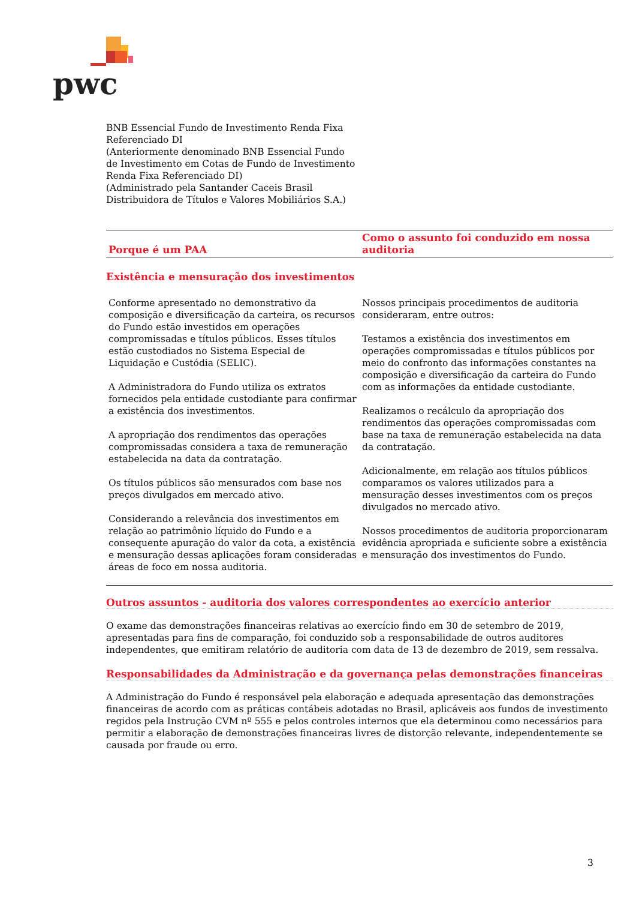pwc
BNB Essencial Fundo de Investimento Renda Fixa
Referenciado DI
(Anteriormente denominado BNB Essencial Fundo
de Investimento em Cotas de Fundo de Investimento
Renda Fixa Referenciado DI)
(Administrado pela Santander Caceis Brasil
Distribuidora de Títulos e Valores Mobiliários S.A.)
| Porque é um PAA | Como o assunto foi conduzido em nossa auditoria |
| --- | --- |
| Existência e mensuração dos investimentos | |
| Conforme apresentado no demonstrativo da composição e diversificação da carteira, os recursos do Fundo estão investidos em operações compromissadas e títulos públicos. Esses títulos estão custodiados no Sistema Especial de Liquidação e Custódia (SELIC). A Administradora do Fundo utiliza os extratos fornecidos pela entidade custodiante para confirmar a existência dos investimentos. A apropriação dos rendimentos das operações compromissadas considera a taxa de remuneração estabelecida na data da contratação. Os títulos públicos são mensurados com base nos preços divulgados em mercado ativo. Considerando a relevância dos investimentos em relação ao patrimônio líquido do Fundo e a consequente apuração do valor da cota, a existência e mensuração dessas aplicações foram consideradas áreas de foco em nossa auditoria. | Nossos principais procedimentos de auditoria consideraram, entre outros: Testamos a existência dos investimentos em operações compromissadas e títulos públicos por meio do confronto das informações constantes na composição e diversificação da carteira do Fundo com as informações da entidade custodiante. Realizamos o recálculo da apropriação dos rendimentos das operações compromissadas com base na taxa de remuneração estabelecida na data da contratação. Adicionalmente, em relação aos títulos públicos comparamos os valores utilizados para a mensuração desses investimentos com os preços divulgados no mercado ativo. Nossos procedimentos de auditoria proporcionaram evidência apropriada e suficiente sobre a existência e mensuração dos investimentos do Fundo. |
Outros assuntos - auditoria dos valores correspondentes ao exercício anterior
O exame das demonstrações financeiras relativas ao exercício findo em 30 de setembro de 2019, apresentadas para fins de comparação, foi conduzido sob a responsabilidade de outros auditores independentes, que emitiram relatório de auditoria com data de 13 de dezembro de 2019, sem ressalva.
Responsabilidades da Administração e da governança pelas demonstrações financeiras
A Administração do Fundo é responsável pela elaboração e adequada apresentação das demonstrações financeiras de acordo com as práticas contábeis adotadas no Brasil, aplicáveis aos fundos de investimento regidos pela Instrução CVM nº 555 e pelos controles internos que ela determinou como necessários para permitir a elaboração de demonstrações financeiras livres de distorção relevante, independentemente se causada por fraude ou erro.
3